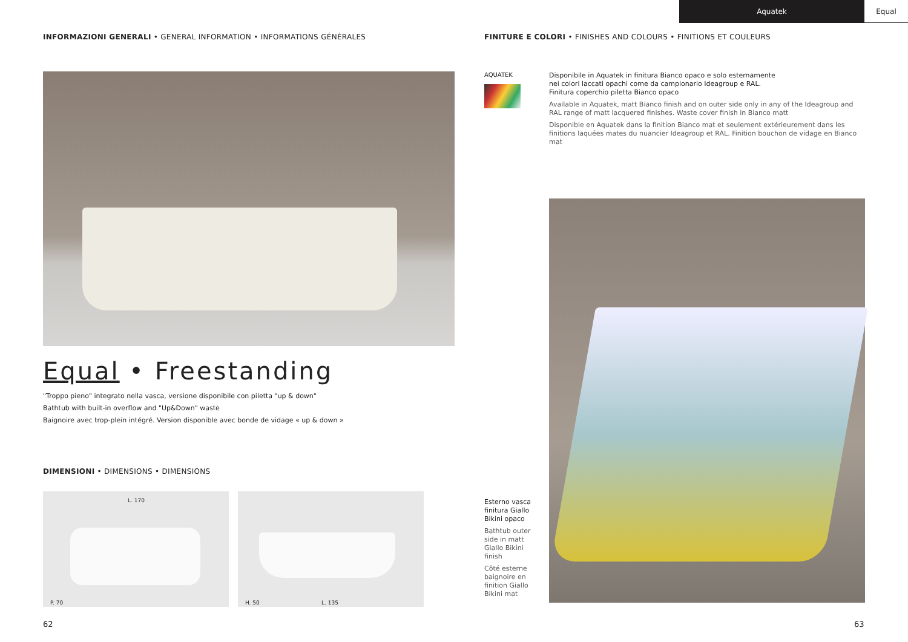Aquatek Equal
INFORMAZIONI GENERALI • GENERAL INFORMATION • INFORMATIONS GÉNÉRALES
Equal • Freestanding
"Troppo pieno" integrato nella vasca, versione disponibile con piletta "up & down"
Bathtub with built-in overflow and "Up&Down" waste
Baignoire avec trop-plein intégré. Version disponible avec bonde de vidage « up & down »
DIMENSIONI • DIMENSIONS • DIMENSIONS
L. 170
P. 70
H. 50 L. 135
FINITURE E COLORI • FINISHES AND COLOURS • FINITIONS ET COULEURS
AQUATEK
Disponibile in Aquatek in finitura Bianco opaco e solo esternamente
nei colori laccati opachi come da campionario Ideagroup e RAL.
Finitura coperchio piletta Bianco opaco
Available in Aquatek, matt Bianco finish and on outer side only in any of the Ideagroup and RAL range of matt lacquered finishes. Waste cover finish in Bianco matt
Disponible en Aquatek dans la finition Bianco mat et seulement extérieurement dans les finitions laquées mates du nuancier Ideagroup et RAL. Finition bouchon de vidage en Bianco mat
Esterno vasca finitura Giallo Bikini opaco
Bathtub outer side in matt Giallo Bikini finish
Côté esterne baignoire en finition Giallo Bikini mat
62 63